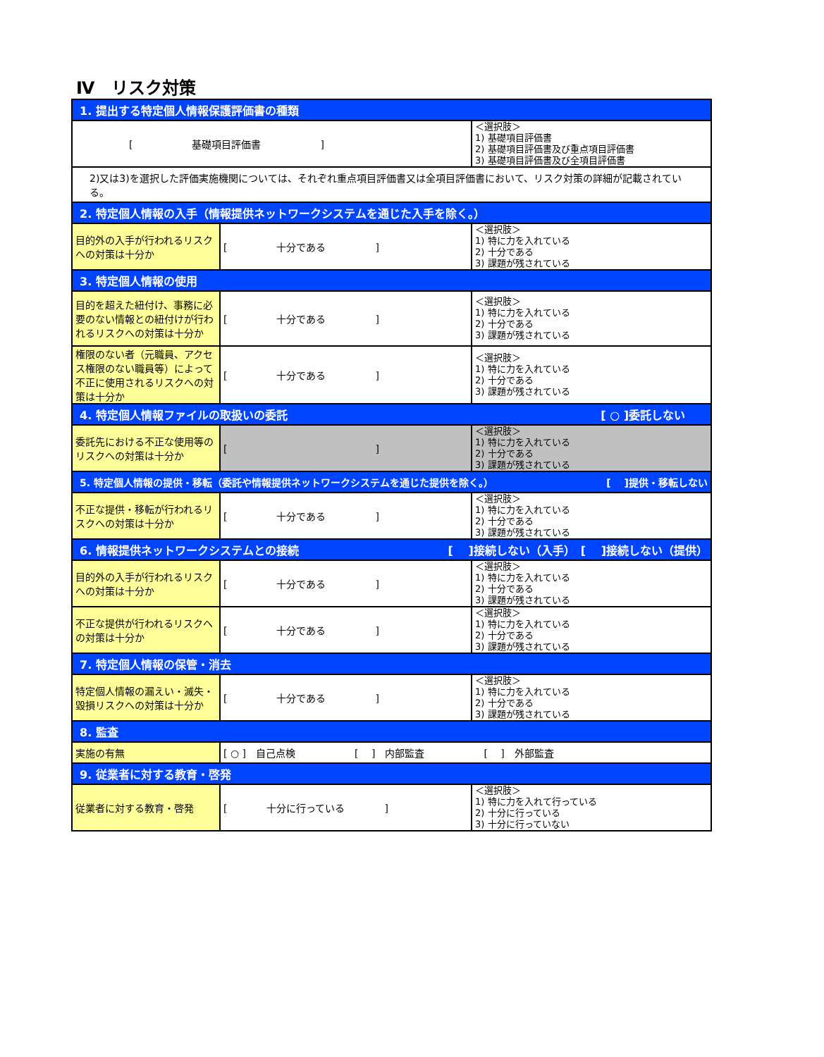Ⅳ　リスク対策
| 1. 提出する特定個人情報保護評価書の種類 | | |
| --- | --- | --- |
| [ 基礎項目評価書 ] | | ＜選択肢＞ 1) 基礎項目評価書 2) 基礎項目評価書及び重点項目評価書 3) 基礎項目評価書及び全項目評価書 |
| 2)又は3)を選択した評価実施機関については、それぞれ重点項目評価書又は全項目評価書において、リスク対策の詳細が記載されている。 | | |
| 2. 特定個人情報の入手（情報提供ネットワークシステムを通じた入手を除く。） | | |
| 目的外の入手が行われるリスクへの対策は十分か | [ 十分である ] | ＜選択肢＞ 1) 特に力を入れている 2) 十分である 3) 課題が残されている |
| 3. 特定個人情報の使用 | | |
| 目的を超えた紐付け、事務に必要のない情報との紐付けが行われるリスクへの対策は十分か | [ 十分である ] | ＜選択肢＞ 1) 特に力を入れている 2) 十分である 3) 課題が残されている |
| 権限のない者（元職員、アクセス権限のない職員等）によって不正に使用されるリスクへの対策は十分か | [ 十分である ] | ＜選択肢＞ 1) 特に力を入れている 2) 十分である 3) 課題が残されている |
| 4. 特定個人情報ファイルの取扱いの委託 [ ○ ]委託しない | | |
| 委託先における不正な使用等のリスクへの対策は十分か | [ ] | ＜選択肢＞ 1) 特に力を入れている 2) 十分である 3) 課題が残されている |
| 5. 特定個人情報の提供・移転（委託や情報提供ネットワークシステムを通じた提供を除く。） [ ]提供・移転しない | | |
| 不正な提供・移転が行われるリスクへの対策は十分か | [ 十分である ] | ＜選択肢＞ 1) 特に力を入れている 2) 十分である 3) 課題が残されている |
| 6. 情報提供ネットワークシステムとの接続 [ ]接続しない（入手） [ ]接続しない（提供） | | |
| 目的外の入手が行われるリスクへの対策は十分か | [ 十分である ] | ＜選択肢＞ 1) 特に力を入れている 2) 十分である 3) 課題が残されている |
| 不正な提供が行われるリスクへの対策は十分か | [ 十分である ] | ＜選択肢＞ 1) 特に力を入れている 2) 十分である 3) 課題が残されている |
| 7. 特定個人情報の保管・消去 | | |
| 特定個人情報の漏えい・滅失・毀損リスクへの対策は十分か | [ 十分である ] | ＜選択肢＞ 1) 特に力を入れている 2) 十分である 3) 課題が残されている |
| 8. 監査 | | |
| 実施の有無 | [ ○ ] 自己点検 [ ] 内部監査 [ ] 外部監査 | |
| 9. 従業者に対する教育・啓発 | | |
| 従業者に対する教育・啓発 | [ 十分に行っている ] | ＜選択肢＞ 1) 特に力を入れて行っている 2) 十分に行っている 3) 十分に行っていない |